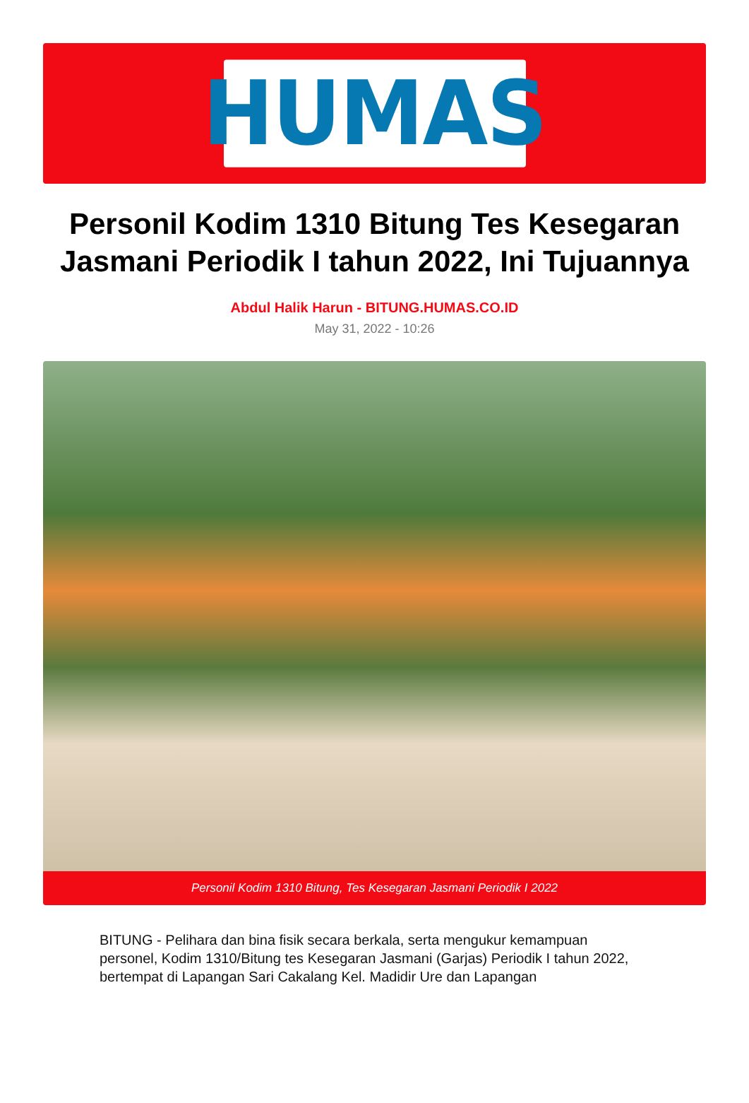HUMAS
Personil Kodim 1310 Bitung Tes Kesegaran Jasmani Periodik I tahun 2022, Ini Tujuannya
Abdul Halik Harun - BITUNG.HUMAS.CO.ID
May 31, 2022 - 10:26
Personil Kodim 1310 Bitung, Tes Kesegaran Jasmani Periodik I 2022
BITUNG - Pelihara dan bina fisik secara berkala, serta mengukur kemampuan personel, Kodim 1310/Bitung tes Kesegaran Jasmani (Garjas) Periodik I tahun 2022, bertempat di Lapangan Sari Cakalang Kel. Madidir Ure dan Lapangan